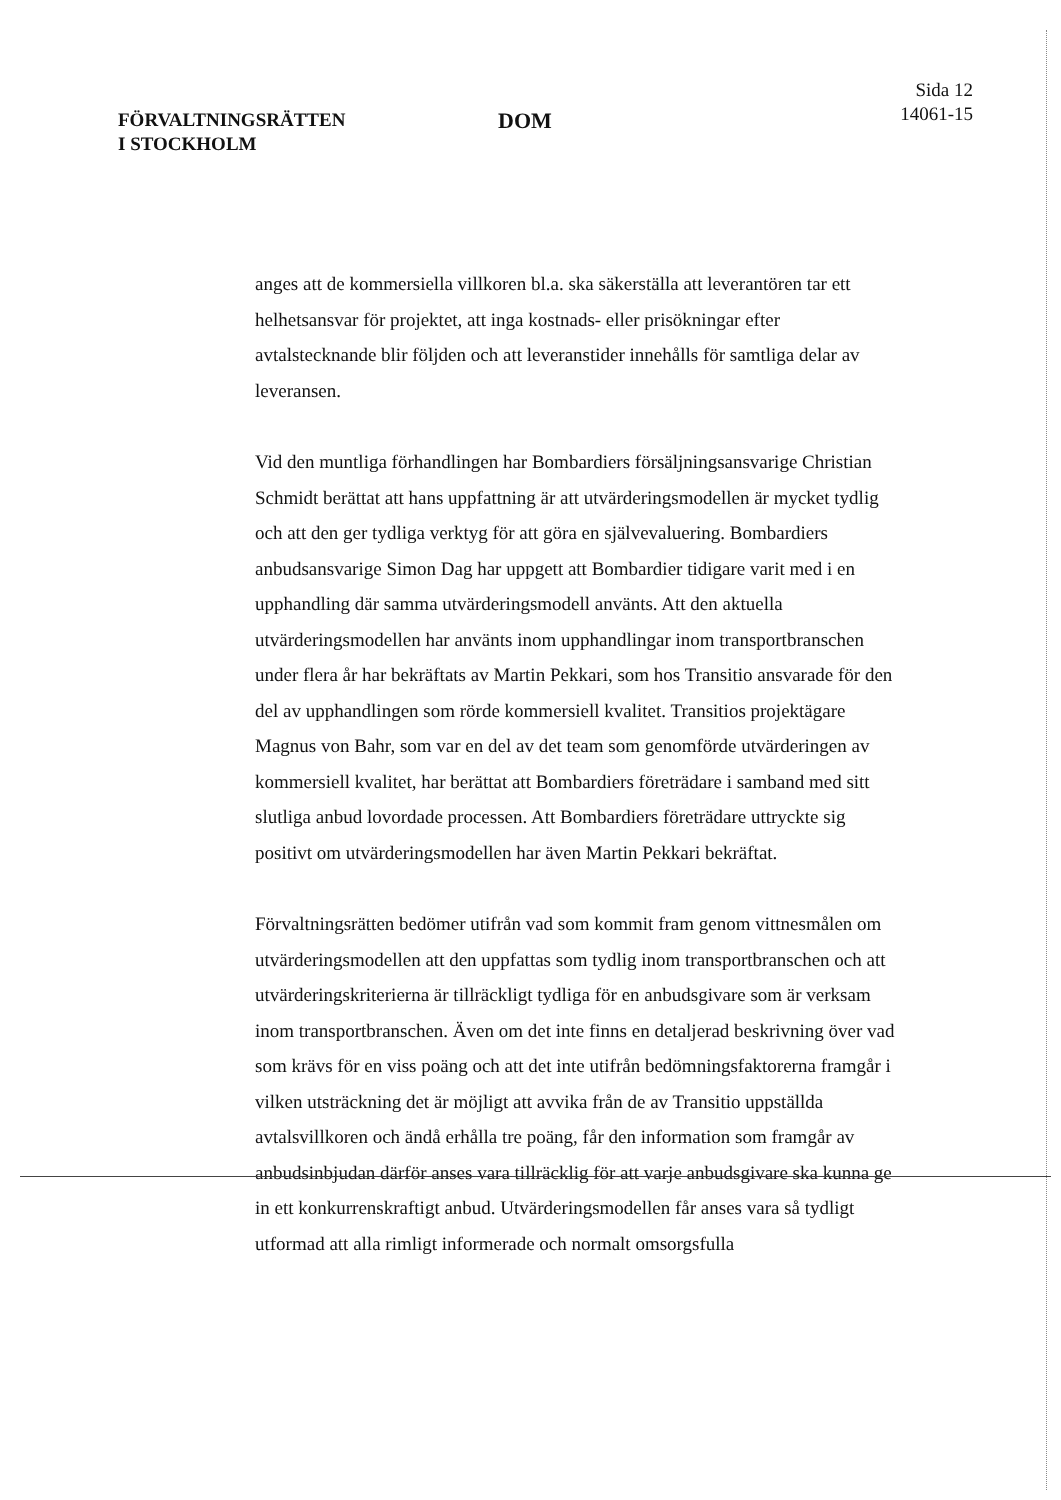FÖRVALTNINGSRÄTTEN
I STOCKHOLM
DOM
Sida 12
14061-15
anges att de kommersiella villkoren bl.a. ska säkerställa att leverantören tar ett helhetsansvar för projektet, att inga kostnads- eller prisökningar efter avtalstecknande blir följden och att leveranstider innehålls för samtliga delar av leveransen.
Vid den muntliga förhandlingen har Bombardiers försäljningsansvarige Christian Schmidt berättat att hans uppfattning är att utvärderingsmodellen är mycket tydlig och att den ger tydliga verktyg för att göra en självevaluering. Bombardiers anbudsansvarige Simon Dag har uppgett att Bombardier tidigare varit med i en upphandling där samma utvärderingsmodell använts. Att den aktuella utvärderingsmodellen har använts inom upphandlingar inom transportbranschen under flera år har bekräftats av Martin Pekkari, som hos Transitio ansvarade för den del av upphandlingen som rörde kommersiell kvalitet. Transitios projektägare Magnus von Bahr, som var en del av det team som genomförde utvärderingen av kommersiell kvalitet, har berättat att Bombardiers företrädare i samband med sitt slutliga anbud lovordade processen. Att Bombardiers företrädare uttryckte sig positivt om utvärderingsmodellen har även Martin Pekkari bekräftat.
Förvaltningsrätten bedömer utifrån vad som kommit fram genom vittnesmålen om utvärderingsmodellen att den uppfattas som tydlig inom transportbranschen och att utvärderingskriterierna är tillräckligt tydliga för en anbudsgivare som är verksam inom transportbranschen. Även om det inte finns en detaljerad beskrivning över vad som krävs för en viss poäng och att det inte utifrån bedömningsfaktorerna framgår i vilken utsträckning det är möjligt att avvika från de av Transitio uppställda avtalsvillkoren och ändå erhålla tre poäng, får den information som framgår av anbudsinbjudan därför anses vara tillräcklig för att varje anbudsgivare ska kunna ge in ett konkurrenskraftigt anbud. Utvärderingsmodellen får anses vara så tydligt utformad att alla rimligt informerade och normalt omsorgsfulla